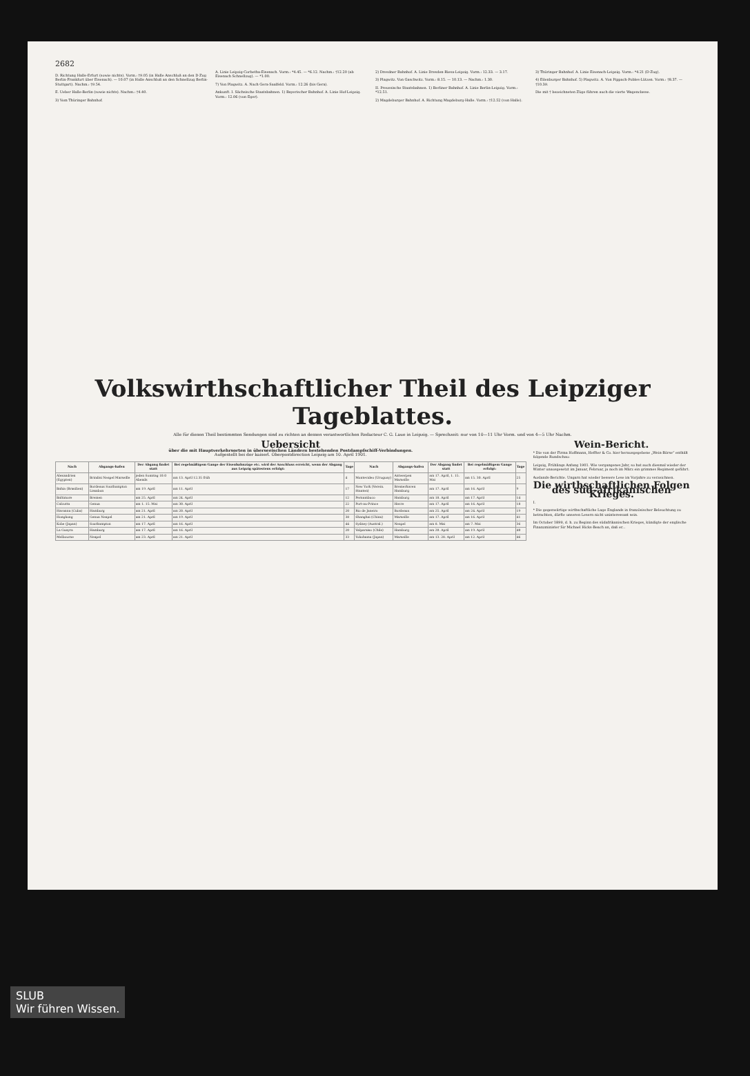2682
D. Richtung Halle-Erfurt (sowie nichts). Vorm.: †9.05 (in Halle Anschluß an den D-Zug Berlin-Frankfurt über Eisenach). — 10.07 (in Halle Anschluß an den Schnellzug Berlin-Stuttgart). Nachm.: †9.54.
E. Ueber Halle-Berlin (sowie nichts). Nachm.: †4.40.
3) Vom Thüringer Bahnhof.
A. Linie Leipzig-Corbetha-Eisenach. Vorm.: *4.45. — *6.12. Nachm.: †12.20 (ab Eisenach Schnellzug). — *1.00.
7) Von Plagwitz. A. Nach Gera-Saalfeld. Vorm.: 12.26 (bis Gera).
Ankunft. I. Sächsische Staatsbahnen. 1) Bayerischer Bahnhof. A. Linie Hof-Leipzig. Vorm.: 12.06 (von Eger).
2) Dresdner Bahnhof. A. Linie Dresden-Riesa-Leipzig. Vorm.: 12.33. — 3.17.
3) Plagwitz. Von Gaschwitz. Vorm.: 8.15. — 10.13. — Nachm.: 1.30.
II. Preussische Staatsbahnen. 1) Berliner Bahnhof. A. Linie Berlin-Leipzig. Vorm.: *12.51.
2) Magdeburger Bahnhof. A. Richtung Magdeburg-Halle. Vorm.: †12.52 (von Halle).
3) Thüringer Bahnhof. A. Linie Eisenach-Leipzig. Vorm.: *4.21 (D-Zug).
4) Eilenburger Bahnhof. 5) Plagwitz. A. Von Pippach-Pobles-Lützen. Vorm.: †8.37. — †10.39.
Die mit † bezeichneten Züge führen auch die vierte Wagenclasse.
Volkswirthschaftlicher Theil des Leipziger Tageblattes.
Alle für diesen Theil bestimmten Sendungen sind zu richten an dessen verantwortlichen Redacteur C. G. Laue in Leipzig. — Sprechzeit: nur von 10—11 Uhr Vorm. und von 4—5 Uhr Nachm.
Uebersicht
über die mit Hauptverkehrsorten in überseeischen Ländern bestehenden Postdampfschiff-Verbindungen.
Aufgestellt bei der kaiserl. Oberpostdirection Leipzig am 10. April 1901.
| Nach | Abgangs-hafen | Der Abgang findet statt | Bei regelmäßigem Gange der Eisenbahnzüge etc. wird der Anschluss erreicht, wenn der Abgang aus Leipzig spätestens erfolgt: | Tage | Nach | Abgangs-hafen | Der Abgang findet statt | Bei regelmäßigem Gange erfolgt: | Tage |
| --- | --- | --- | --- | --- | --- | --- | --- | --- | --- |
| Alexandrien (Egypten) | Brindisi Neapel Marseille | jeden Sonntag 10.0 Abends | am 13. April 12.35 früh | 4 | Montevideo (Uruguay) | Antwerpen Marseille | am 17. April, 1. 15. Mai | am 15. 30. April | 25 |
| Bahia (Brasilien) | Bordeaux Southampton Lissabon | am 19. April | am 11. April | 17 | New York (Verein. Staaten) | Bremerhaven Hamburg | am 17. April | am 16. April | 9 |
| Baltimore | Bremen | am 25. April | am 24. April | 12 | Pernambuco | Hamburg | am 18. April | am 17. April | 14 |
| Calcutta | Genua | am 1. 15. Mai | am 30. April | 22 | Port-au-Prince | Havre | am 17. April | am 16. April | 18 |
| Havanna (Cuba) | Hamburg | am 21. April | am 20. April | 20 | Rio de Janeiro | Bordeaux | am 25. April | am 24. April | 19 |
| Hongkong | Genua Neapel | am 21. April | am 19. April | 38 | Shanghai (China) | Marseille | am 17. April | am 16. April | 41 |
| Kobe (Japan) | Southampton | am 17. April | am 16. April | 44 | Sydney (Austral.) | Neapel | am 8. Mai | am 7. Mai | 36 |
| La Guayra | Hamburg | am 17. April | am 16. April | 20 | Valparaiso (Chile) | Hamburg | am 20. April | am 19. April | 40 |
| Melbourne | Neapel | am 23. April | am 21. April | 33 | Yokohama (Japan) | Marseille | am 13. 28. April | am 12. April | 46 |
Wein-Bericht.
* Die von der Firma Hoffmann, Heffter & Co. hier herausgegebene „Wein-Börse“ enthält folgende Rundschau:
Leipzig, Frühlings Anfang 1901. Wie vergangenes Jahr, so hat auch diesmal wieder der Winter unausgesetzt im Januar, Februar, ja noch im März ein grimmes Regiment geführt.
Auslands-Berichte. Ungarn hat wieder bessere Lese im Vorjahre zu verzeichnen.
Die wirthschaftlichen Folgen des süd-afrikanischen Krieges.
I.
* Die gegenwärtige wirthschaftliche Lage Englands in französischer Beleuchtung zu betrachten, dürfte unseren Lesern nicht uninteressant sein.
Im October 1899, d. h. zu Beginn des südafrikanischen Krieges, kündigte der englische Finanzminister Sir Michael Hicks-Beach an, daß er...
SLUB
Wir führen Wissen.